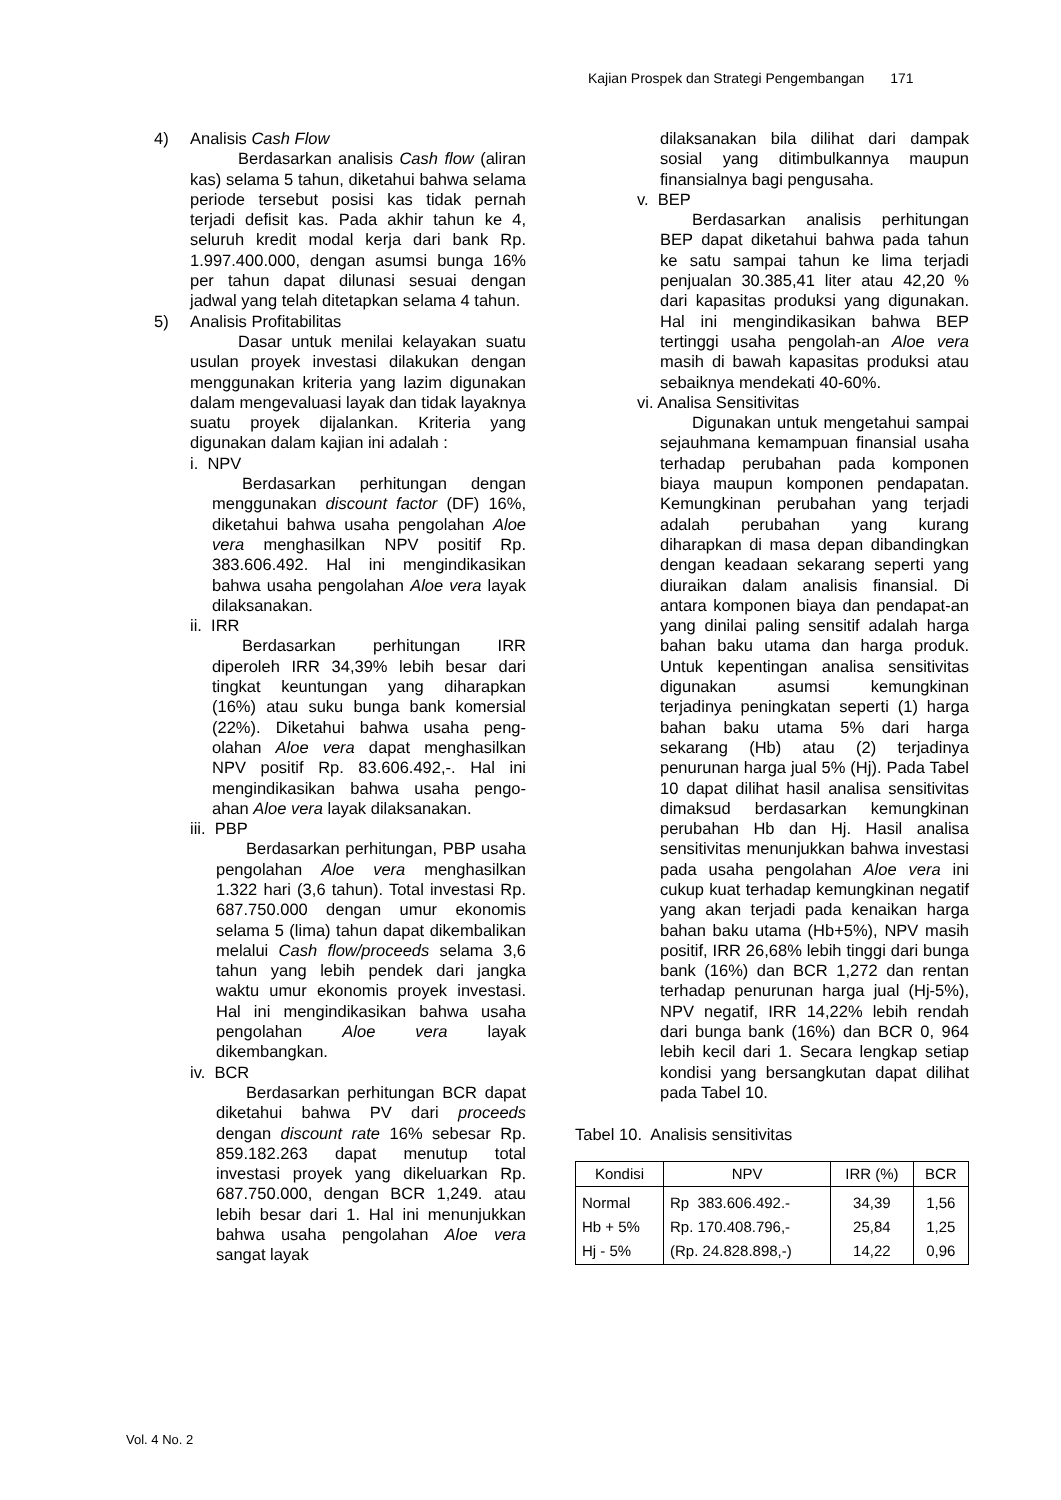Kajian Prospek dan Strategi Pengembangan 171
4) Analisis Cash Flow
Berdasarkan analisis Cash flow (aliran kas) selama 5 tahun, diketahui bahwa selama periode tersebut posisi kas tidak pernah terjadi defisit kas. Pada akhir tahun ke 4, seluruh kredit modal kerja dari bank Rp. 1.997.400.000, dengan asumsi bunga 16% per tahun dapat dilunasi sesuai dengan jadwal yang telah ditetapkan selama 4 tahun.
5) Analisis Profitabilitas
Dasar untuk menilai kelayakan suatu usulan proyek investasi dilakukan dengan menggunakan kriteria yang lazim digunakan dalam mengevaluasi layak dan tidak layaknya suatu proyek dijalankan. Kriteria yang digunakan dalam kajian ini adalah :
i. NPV
Berdasarkan perhitungan dengan menggunakan discount factor (DF) 16%, diketahui bahwa usaha pengolahan Aloe vera menghasilkan NPV positif Rp. 383.606.492. Hal ini mengindikasikan bahwa usaha pengolahan Aloe vera layak dilaksanakan.
ii. IRR
Berdasarkan perhitungan IRR diperoleh IRR 34,39% lebih besar dari tingkat keuntungan yang diharapkan (16%) atau suku bunga bank komersial (22%). Diketahui bahwa usaha peng-olahan Aloe vera dapat menghasilkan NPV positif Rp. 83.606.492,-. Hal ini mengindikasikan bahwa usaha pengo-ahan Aloe vera layak dilaksanakan.
iii. PBP
Berdasarkan perhitungan, PBP usaha pengolahan Aloe vera menghasilkan 1.322 hari (3,6 tahun). Total investasi Rp. 687.750.000 dengan umur ekonomis selama 5 (lima) tahun dapat dikembalikan melalui Cash flow/proceeds selama 3,6 tahun yang lebih pendek dari jangka waktu umur ekonomis proyek investasi. Hal ini mengindikasikan bahwa usaha pengolahan Aloe vera layak dikembangkan.
iv. BCR
Berdasarkan perhitungan BCR dapat diketahui bahwa PV dari proceeds dengan discount rate 16% sebesar Rp. 859.182.263 dapat menutup total investasi proyek yang dikeluarkan Rp. 687.750.000, dengan BCR 1,249. atau lebih besar dari 1. Hal ini menunjukkan bahwa usaha pengolahan Aloe vera sangat layak
dilaksanakan bila dilihat dari dampak sosial yang ditimbulkannya maupun finansialnya bagi pengusaha.
v. BEP
Berdasarkan analisis perhitungan BEP dapat diketahui bahwa pada tahun ke satu sampai tahun ke lima terjadi penjualan 30.385,41 liter atau 42,20 % dari kapasitas produksi yang digunakan. Hal ini mengindikasikan bahwa BEP tertinggi usaha pengolah-an Aloe vera masih di bawah kapasitas produksi atau sebaiknya mendekati 40-60%.
vi. Analisa Sensitivitas
Digunakan untuk mengetahui sampai sejauhmana kemampuan finansial usaha terhadap perubahan pada komponen biaya maupun komponen pendapatan. Kemungkinan perubahan yang terjadi adalah perubahan yang kurang diharapkan di masa depan dibandingkan dengan keadaan sekarang seperti yang diuraikan dalam analisis finansial. Di antara komponen biaya dan pendapat-an yang dinilai paling sensitif adalah harga bahan baku utama dan harga produk. Untuk kepentingan analisa sensitivitas digunakan asumsi kemungkinan terjadinya peningkatan seperti (1) harga bahan baku utama 5% dari harga sekarang (Hb) atau (2) terjadinya penurunan harga jual 5% (Hj). Pada Tabel 10 dapat dilihat hasil analisa sensitivitas dimaksud berdasarkan kemungkinan perubahan Hb dan Hj. Hasil analisa sensitivitas menunjukkan bahwa investasi pada usaha pengolahan Aloe vera ini cukup kuat terhadap kemungkinan negatif yang akan terjadi pada kenaikan harga bahan baku utama (Hb+5%), NPV masih positif, IRR 26,68% lebih tinggi dari bunga bank (16%) dan BCR 1,272 dan rentan terhadap penurunan harga jual (Hj-5%), NPV negatif, IRR 14,22% lebih rendah dari bunga bank (16%) dan BCR 0, 964 lebih kecil dari 1. Secara lengkap setiap kondisi yang bersangkutan dapat dilihat pada Tabel 10.
Tabel 10. Analisis sensitivitas
| Kondisi | NPV | IRR (%) | BCR |
| --- | --- | --- | --- |
| Normal | Rp 383.606.492.- | 34,39 | 1,56 |
| Hb + 5% | Rp. 170.408.796,- | 25,84 | 1,25 |
| Hj - 5% | (Rp. 24.828.898,-) | 14,22 | 0,96 |
Vol. 4 No. 2